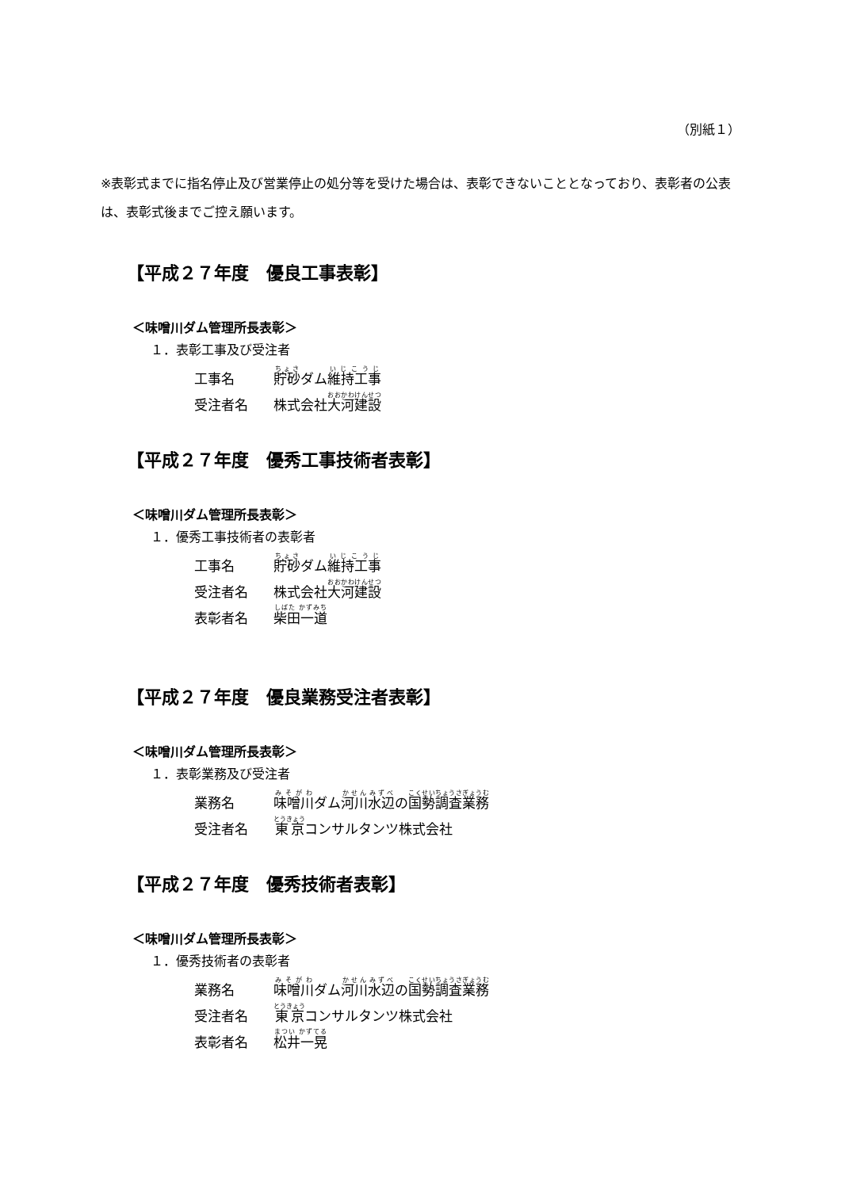（別紙１）
※表彰式までに指名停止及び営業停止の処分等を受けた場合は、表彰できないこととなっており、表彰者の公表は、表彰式後までご控え願います。
【平成２７年度　優良工事表彰】
＜味噌川ダム管理所長表彰＞
１．表彰工事及び受注者
| 工事名 | 貯砂 ダム 維持工事 |
| 受注者名 | 株式会社 大河建設 |
【平成２７年度　優秀工事技術者表彰】
＜味噌川ダム管理所長表彰＞
１．優秀工事技術者の表彰者
| 工事名 | 貯砂 ダム 維持工事 |
| 受注者名 | 株式会社 大河建設 |
| 表彰者名 | 柴田一道 |
【平成２７年度　優良業務受注者表彰】
＜味噌川ダム管理所長表彰＞
１．表彰業務及び受注者
| 業務名 | 味噌川 ダム 河川水辺 の 国勢調査業務 |
| 受注者名 | 東京 コンサルタンツ株式会社 |
【平成２７年度　優秀技術者表彰】
＜味噌川ダム管理所長表彰＞
１．優秀技術者の表彰者
| 業務名 | 味噌川 ダム 河川水辺 の 国勢調査業務 |
| 受注者名 | 東京 コンサルタンツ株式会社 |
| 表彰者名 | 松井一晃 |